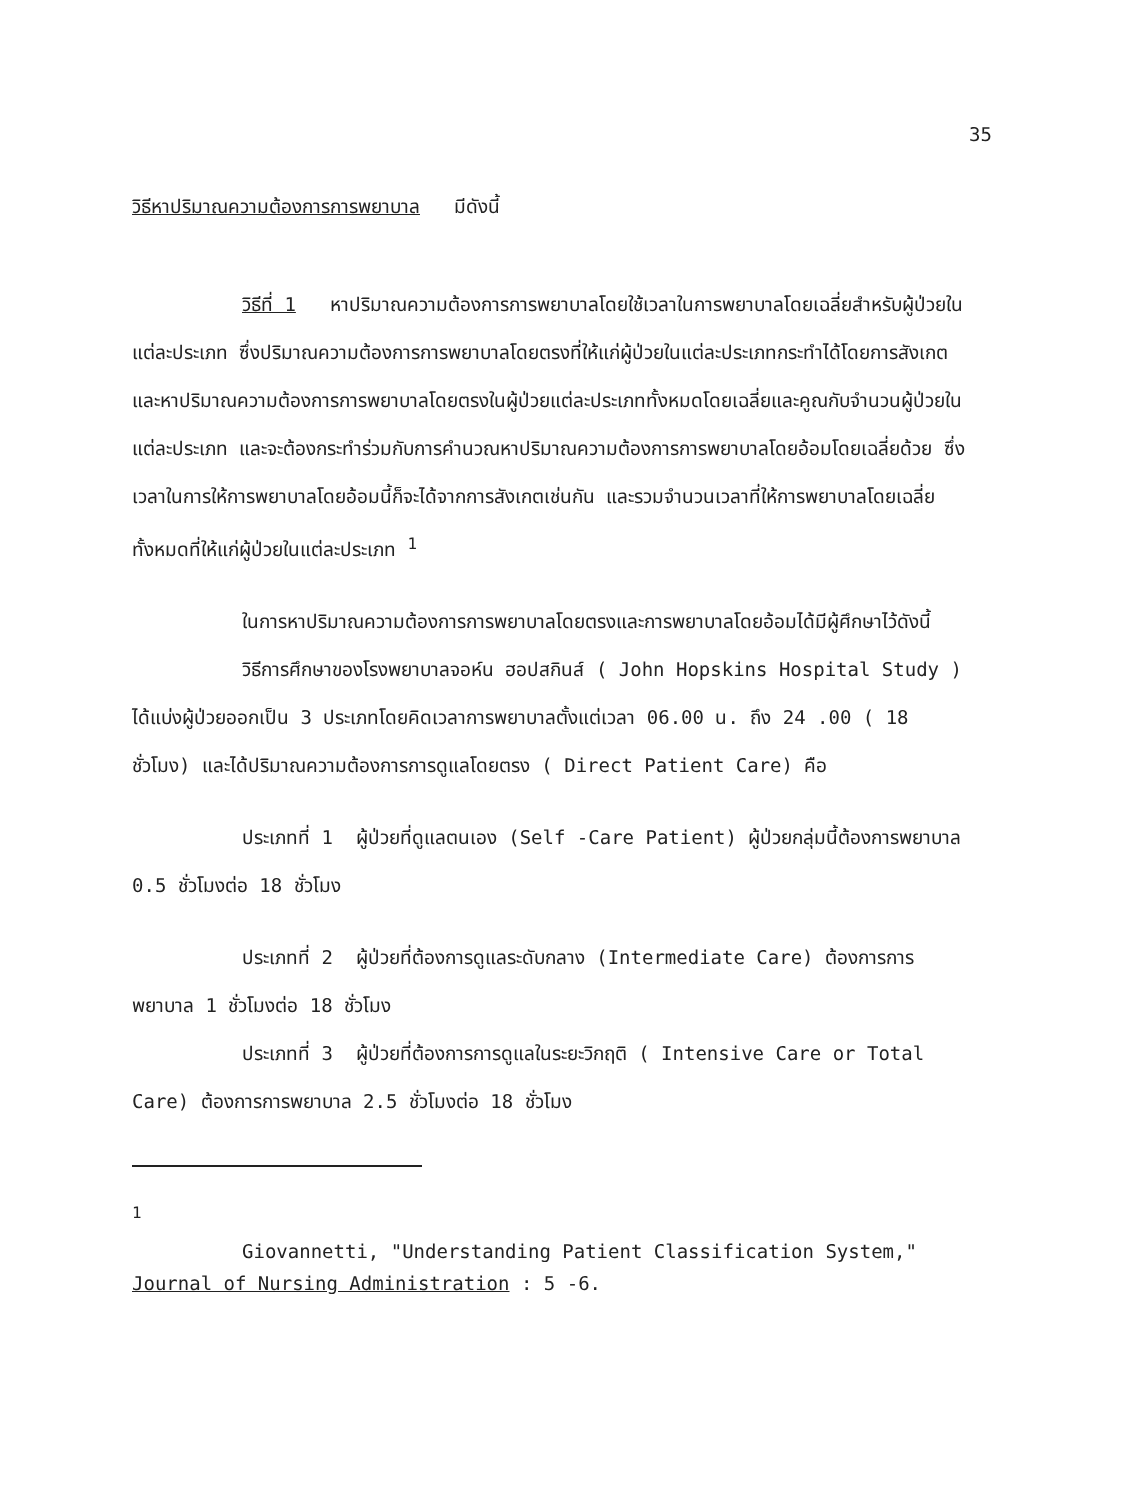35
วิธีหาปริมาณความต้องการการพยาบาล มีดังนี้
วิธีที่ 1 หาปริมาณความต้องการการพยาบาลโดยใช้เวลาในการพยาบาลโดยเฉลี่ยสำหรับผู้ป่วยในแต่ละประเภท ซึ่งปริมาณความต้องการการพยาบาลโดยตรงที่ให้แก่ผู้ป่วยในแต่ละประเภทกระทำได้โดยการสังเกตและหาปริมาณความต้องการการพยาบาลโดยตรงในผู้ป่วยแต่ละประเภททั้งหมดโดยเฉลี่ยและคูณกับจำนวนผู้ป่วยในแต่ละประเภท และจะต้องกระทำร่วมกับการคำนวณหาปริมาณความต้องการการพยาบาลโดยอ้อมโดยเฉลี่ยด้วย ซึ่งเวลาในการให้การพยาบาลโดยอ้อมนี้ก็จะได้จากการสังเกตเช่นกัน และรวมจำนวนเวลาที่ให้การพยาบาลโดยเฉลี่ยทั้งหมดที่ให้แก่ผู้ป่วยในแต่ละประเภท <sup>1</sup>
ในการหาปริมาณความต้องการการพยาบาลโดยตรงและการพยาบาลโดยอ้อมได้มีผู้ศึกษาไว้ดังนี้
วิธีการศึกษาของโรงพยาบาลจอห์น ฮอปสกินส์ ( John Hopskins Hospital Study ) ได้แบ่งผู้ป่วยออกเป็น 3 ประเภทโดยคิดเวลาการพยาบาลตั้งแต่เวลา 06.00 น. ถึง 24 .00 ( 18 ชั่วโมง) และได้ปริมาณความต้องการการดูแลโดยตรง ( Direct Patient Care) คือ
ประเภทที่ 1 ผู้ป่วยที่ดูแลตนเอง (Self -Care Patient) ผู้ป่วยกลุ่มนี้ต้องการพยาบาล 0.5 ชั่วโมงต่อ 18 ชั่วโมง
ประเภทที่ 2 ผู้ป่วยที่ต้องการดูแลระดับกลาง (Intermediate Care) ต้องการการพยาบาล 1 ชั่วโมงต่อ 18 ชั่วโมง
ประเภทที่ 3 ผู้ป่วยที่ต้องการการดูแลในระยะวิกฤติ ( Intensive Care or Total Care) ต้องการการพยาบาล 2.5 ชั่วโมงต่อ 18 ชั่วโมง
<sup>1</sup>
Giovannetti, "Understanding Patient Classification System," Journal of Nursing Administration : 5 -6.